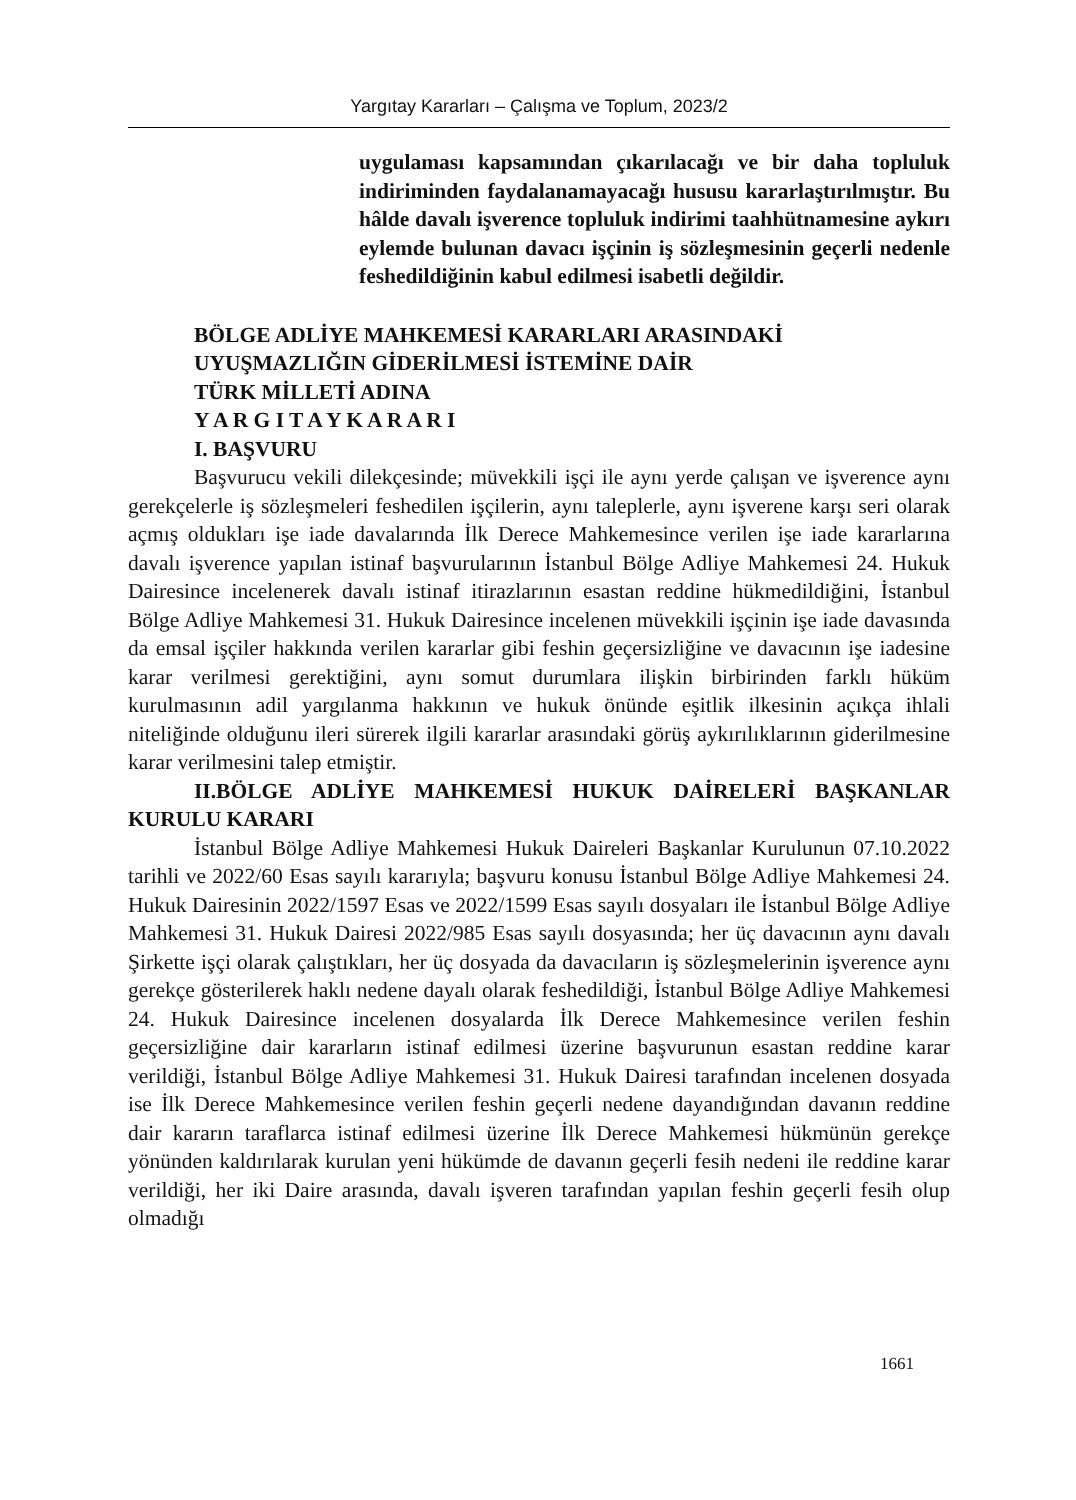Yargıtay Kararları – Çalışma ve Toplum, 2023/2
uygulaması kapsamından çıkarılacağı ve bir daha topluluk indiriminden faydalanamayacağı hususu kararlaştırılmıştır. Bu hâlde davalı işverence topluluk indirimi taahhütnamesine aykırı eylemde bulunan davacı işçinin iş sözleşmesinin geçerli nedenle feshedildiğinin kabul edilmesi isabetli değildir.
BÖLGE ADLİYE MAHKEMESİ KARARLARI ARASINDAKİ
UYUŞMAZLIĞIN GİDERİLMESİ İSTEMİNE DAİR
TÜRK MİLLETİ ADINA
Y A R G I T A Y K A R A R I
I. BAŞVURU
Başvurucu vekili dilekçesinde; müvekkili işçi ile aynı yerde çalışan ve işverence aynı gerekçelerle iş sözleşmeleri feshedilen işçilerin, aynı taleplerle, aynı işverene karşı seri olarak açmış oldukları işe iade davalarında İlk Derece Mahkemesince verilen işe iade kararlarına davalı işverence yapılan istinaf başvurularının İstanbul Bölge Adliye Mahkemesi 24. Hukuk Dairesince incelenerek davalı istinaf itirazlarının esastan reddine hükmedildiğini, İstanbul Bölge Adliye Mahkemesi 31. Hukuk Dairesince incelenen müvekkili işçinin işe iade davasında da emsal işçiler hakkında verilen kararlar gibi feshin geçersizliğine ve davacının işe iadesine karar verilmesi gerektiğini, aynı somut durumlara ilişkin birbirinden farklı hüküm kurulmasının adil yargılanma hakkının ve hukuk önünde eşitlik ilkesinin açıkça ihlali niteliğinde olduğunu ileri sürerek ilgili kararlar arasındaki görüş aykırılıklarının giderilmesine karar verilmesini talep etmiştir.
II.BÖLGE ADLİYE MAHKEMESİ HUKUK DAİRELERİ BAŞKANLAR KURULU KARARI
İstanbul Bölge Adliye Mahkemesi Hukuk Daireleri Başkanlar Kurulunun 07.10.2022 tarihli ve 2022/60 Esas sayılı kararıyla; başvuru konusu İstanbul Bölge Adliye Mahkemesi 24. Hukuk Dairesinin 2022/1597 Esas ve 2022/1599 Esas sayılı dosyaları ile İstanbul Bölge Adliye Mahkemesi 31. Hukuk Dairesi 2022/985 Esas sayılı dosyasında; her üç davacının aynı davalı Şirkette işçi olarak çalıştıkları, her üç dosyada da davacıların iş sözleşmelerinin işverence aynı gerekçe gösterilerek haklı nedene dayalı olarak feshedildiği, İstanbul Bölge Adliye Mahkemesi 24. Hukuk Dairesince incelenen dosyalarda İlk Derece Mahkemesince verilen feshin geçersizliğine dair kararların istinaf edilmesi üzerine başvurunun esastan reddine karar verildiği, İstanbul Bölge Adliye Mahkemesi 31. Hukuk Dairesi tarafından incelenen dosyada ise İlk Derece Mahkemesince verilen feshin geçerli nedene dayandığından davanın reddine dair kararın taraflarca istinaf edilmesi üzerine İlk Derece Mahkemesi hükmünün gerekçe yönünden kaldırılarak kurulan yeni hükümde de davanın geçerli fesih nedeni ile reddine karar verildiği, her iki Daire arasında, davalı işveren tarafından yapılan feshin geçerli fesih olup olmadığı
1661